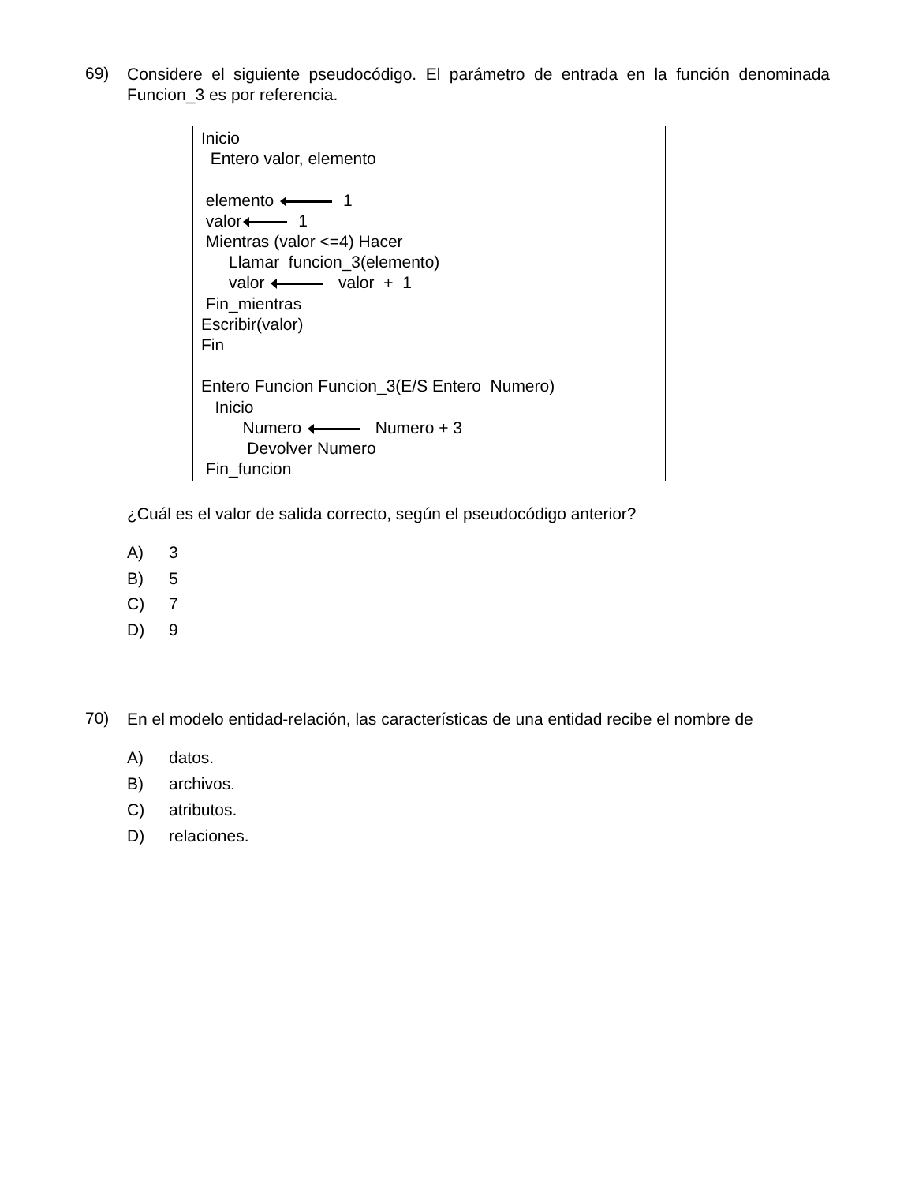69)
Considere el siguiente pseudocódigo. El parámetro de entrada en la función denominada Funcion_3 es por referencia.
Inicio
Entero valor, elemento
elemento 1
valor 1
Mientras (valor <=4) Hacer
Llamar funcion_3(elemento)
valor valor + 1
Fin_mientras
Escribir(valor)
Fin
Entero Funcion Funcion_3(E/S Entero Numero)
Inicio
Numero Numero + 3
Devolver Numero
Fin_funcion
¿Cuál es el valor de salida correcto, según el pseudocódigo anterior?
A) 3
B) 5
C) 7
D) 9
70)
En el modelo entidad-relación, las características de una entidad recibe el nombre de
A) datos.
B) archivos.
C) atributos.
D) relaciones.